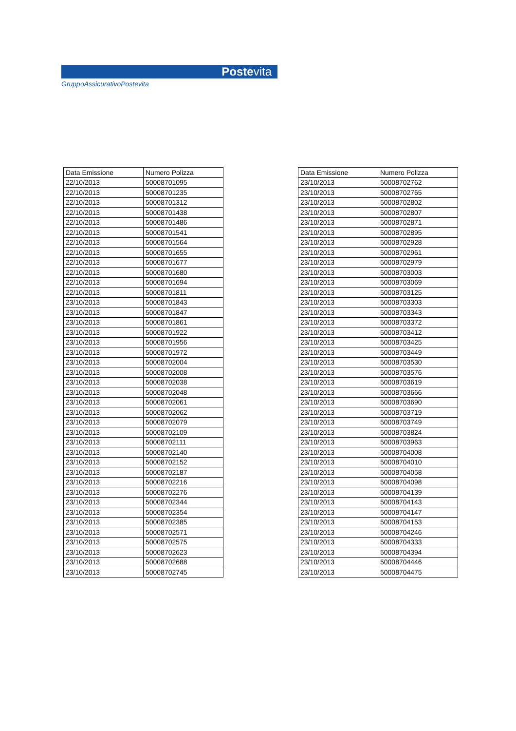Postevita
GruppoAssicurativoPostevita
| Data Emissione | Numero Polizza |
| --- | --- |
| 22/10/2013 | 50008701095 |
| 22/10/2013 | 50008701235 |
| 22/10/2013 | 50008701312 |
| 22/10/2013 | 50008701438 |
| 22/10/2013 | 50008701486 |
| 22/10/2013 | 50008701541 |
| 22/10/2013 | 50008701564 |
| 22/10/2013 | 50008701655 |
| 22/10/2013 | 50008701677 |
| 22/10/2013 | 50008701680 |
| 22/10/2013 | 50008701694 |
| 22/10/2013 | 50008701811 |
| 23/10/2013 | 50008701843 |
| 23/10/2013 | 50008701847 |
| 23/10/2013 | 50008701861 |
| 23/10/2013 | 50008701922 |
| 23/10/2013 | 50008701956 |
| 23/10/2013 | 50008701972 |
| 23/10/2013 | 50008702004 |
| 23/10/2013 | 50008702008 |
| 23/10/2013 | 50008702038 |
| 23/10/2013 | 50008702048 |
| 23/10/2013 | 50008702061 |
| 23/10/2013 | 50008702062 |
| 23/10/2013 | 50008702079 |
| 23/10/2013 | 50008702109 |
| 23/10/2013 | 50008702111 |
| 23/10/2013 | 50008702140 |
| 23/10/2013 | 50008702152 |
| 23/10/2013 | 50008702187 |
| 23/10/2013 | 50008702216 |
| 23/10/2013 | 50008702276 |
| 23/10/2013 | 50008702344 |
| 23/10/2013 | 50008702354 |
| 23/10/2013 | 50008702385 |
| 23/10/2013 | 50008702571 |
| 23/10/2013 | 50008702575 |
| 23/10/2013 | 50008702623 |
| 23/10/2013 | 50008702688 |
| 23/10/2013 | 50008702745 |
| Data Emissione | Numero Polizza |
| --- | --- |
| 23/10/2013 | 50008702762 |
| 23/10/2013 | 50008702765 |
| 23/10/2013 | 50008702802 |
| 23/10/2013 | 50008702807 |
| 23/10/2013 | 50008702871 |
| 23/10/2013 | 50008702895 |
| 23/10/2013 | 50008702928 |
| 23/10/2013 | 50008702961 |
| 23/10/2013 | 50008702979 |
| 23/10/2013 | 50008703003 |
| 23/10/2013 | 50008703069 |
| 23/10/2013 | 50008703125 |
| 23/10/2013 | 50008703303 |
| 23/10/2013 | 50008703343 |
| 23/10/2013 | 50008703372 |
| 23/10/2013 | 50008703412 |
| 23/10/2013 | 50008703425 |
| 23/10/2013 | 50008703449 |
| 23/10/2013 | 50008703530 |
| 23/10/2013 | 50008703576 |
| 23/10/2013 | 50008703619 |
| 23/10/2013 | 50008703666 |
| 23/10/2013 | 50008703690 |
| 23/10/2013 | 50008703719 |
| 23/10/2013 | 50008703749 |
| 23/10/2013 | 50008703824 |
| 23/10/2013 | 50008703963 |
| 23/10/2013 | 50008704008 |
| 23/10/2013 | 50008704010 |
| 23/10/2013 | 50008704058 |
| 23/10/2013 | 50008704098 |
| 23/10/2013 | 50008704139 |
| 23/10/2013 | 50008704143 |
| 23/10/2013 | 50008704147 |
| 23/10/2013 | 50008704153 |
| 23/10/2013 | 50008704246 |
| 23/10/2013 | 50008704333 |
| 23/10/2013 | 50008704394 |
| 23/10/2013 | 50008704446 |
| 23/10/2013 | 50008704475 |